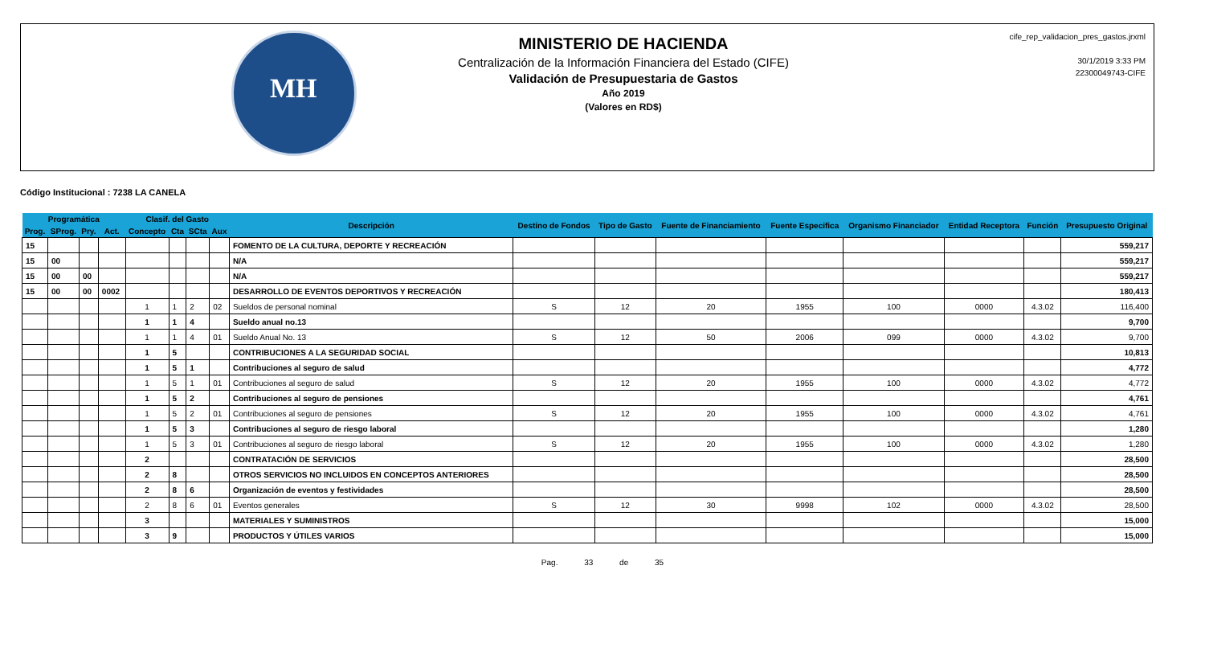MH
MINISTERIO DE HACIENDA
Centralización de la Información Financiera del Estado (CIFE)
Validación de Presupuestaria de Gastos
Año 2019
(Valores en RD$)
cife_rep_validacion_pres_gastos.jrxml
30/1/2019 3:33 PM
22300049743-CIFE
Código Institucional : 7238 LA CANELA
| Programática | | | | Clasif. del Gasto | | | | Descripción | Destino de Fondos | Tipo de Gasto | Fuente de Financiamiento | Fuente Especifica | Organismo Financiador | Entidad Receptora | Función | Presupuesto Original |
| --- | --- | --- | --- | --- | --- | --- | --- | --- | --- | --- | --- | --- | --- | --- | --- | --- |
| Prog. | SProg. | Pry. | Act. | Concepto | Cta | SCta | Aux | | | | | | | | | |
| 15 | | | | | | | | FOMENTO DE LA CULTURA, DEPORTE Y RECREACIÓN | | | | | | | | 559,217 |
| 15 | 00 | | | | | | | N/A | | | | | | | | 559,217 |
| 15 | 00 | 00 | | | | | | N/A | | | | | | | | 559,217 |
| 15 | 00 | 00 | 0002 | | | | | DESARROLLO DE EVENTOS DEPORTIVOS Y RECREACIÓN | | | | | | | | 180,413 |
| | | | | 1 | 1 | 2 | 02 | Sueldos de personal nominal | S | 12 | 20 | 1955 | 100 | 0000 | 4.3.02 | 116,400 |
| | | | | 1 | 1 | 4 | | Sueldo anual no.13 | | | | | | | | 9,700 |
| | | | | 1 | 1 | 4 | 01 | Sueldo Anual No. 13 | S | 12 | 50 | 2006 | 099 | 0000 | 4.3.02 | 9,700 |
| | | | | 1 | 5 | | | CONTRIBUCIONES A LA SEGURIDAD SOCIAL | | | | | | | | 10,813 |
| | | | | 1 | 5 | 1 | | Contribuciones al seguro de salud | | | | | | | | 4,772 |
| | | | | 1 | 5 | 1 | 01 | Contribuciones al seguro de salud | S | 12 | 20 | 1955 | 100 | 0000 | 4.3.02 | 4,772 |
| | | | | 1 | 5 | 2 | | Contribuciones al seguro de pensiones | | | | | | | | 4,761 |
| | | | | 1 | 5 | 2 | 01 | Contribuciones al seguro de pensiones | S | 12 | 20 | 1955 | 100 | 0000 | 4.3.02 | 4,761 |
| | | | | 1 | 5 | 3 | | Contribuciones al seguro de riesgo laboral | | | | | | | | 1,280 |
| | | | | 1 | 5 | 3 | 01 | Contribuciones al seguro de riesgo laboral | S | 12 | 20 | 1955 | 100 | 0000 | 4.3.02 | 1,280 |
| | | | | 2 | | | | CONTRATACIÓN DE SERVICIOS | | | | | | | | 28,500 |
| | | | | 2 | 8 | | | OTROS SERVICIOS NO INCLUIDOS EN CONCEPTOS ANTERIORES | | | | | | | | 28,500 |
| | | | | 2 | 8 | 6 | | Organización de eventos y festividades | | | | | | | | 28,500 |
| | | | | 2 | 8 | 6 | 01 | Eventos generales | S | 12 | 30 | 9998 | 102 | 0000 | 4.3.02 | 28,500 |
| | | | | 3 | | | | MATERIALES Y SUMINISTROS | | | | | | | | 15,000 |
| | | | | 3 | 9 | | | PRODUCTOS Y ÚTILES VARIOS | | | | | | | | 15,000 |
Pag. 33 de 35